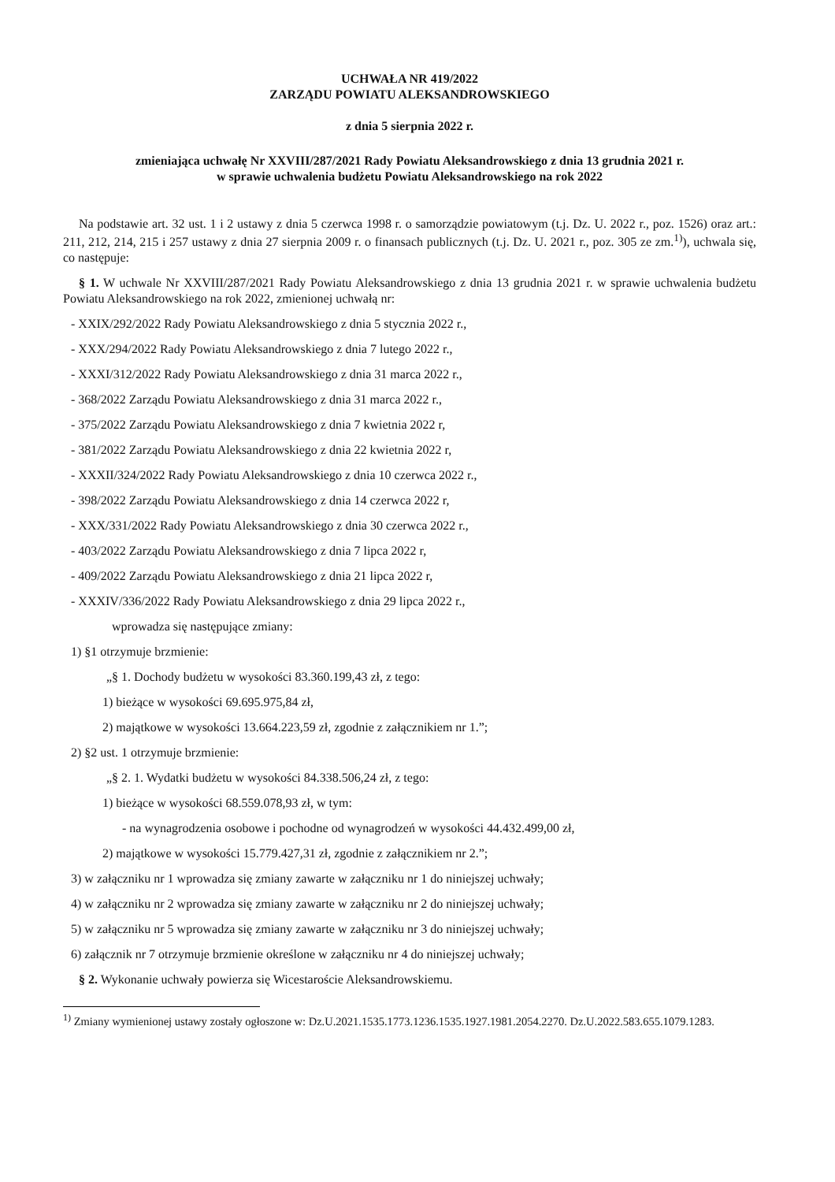UCHWAŁA NR 419/2022
ZARZĄDU POWIATU ALEKSANDROWSKIEGO
z dnia 5 sierpnia 2022 r.
zmieniająca uchwałę Nr XXVIII/287/2021 Rady Powiatu Aleksandrowskiego z dnia 13 grudnia 2021 r.
w sprawie uchwalenia budżetu Powiatu Aleksandrowskiego na rok 2022
Na podstawie art. 32 ust. 1 i 2 ustawy z dnia 5 czerwca 1998 r. o samorządzie powiatowym (t.j. Dz. U. 2022 r., poz. 1526) oraz art.: 211, 212, 214, 215 i 257 ustawy z dnia 27 sierpnia 2009 r. o finansach publicznych (t.j. Dz. U. 2021 r., poz. 305 ze zm.<sup>1)</sup>), uchwala się, co następuje:
§ 1. W uchwale Nr XXVIII/287/2021 Rady Powiatu Aleksandrowskiego z dnia 13 grudnia 2021 r. w sprawie uchwalenia budżetu Powiatu Aleksandrowskiego na rok 2022, zmienionej uchwałą nr:
- XXIX/292/2022 Rady Powiatu Aleksandrowskiego z dnia 5 stycznia 2022 r.,
- XXX/294/2022 Rady Powiatu Aleksandrowskiego z dnia 7 lutego 2022 r.,
- XXXI/312/2022 Rady Powiatu Aleksandrowskiego z dnia 31 marca 2022 r.,
- 368/2022 Zarządu Powiatu Aleksandrowskiego z dnia 31 marca 2022 r.,
- 375/2022 Zarządu Powiatu Aleksandrowskiego z dnia 7 kwietnia 2022 r,
- 381/2022 Zarządu Powiatu Aleksandrowskiego z dnia 22 kwietnia 2022 r,
- XXXII/324/2022 Rady Powiatu Aleksandrowskiego z dnia 10 czerwca 2022 r.,
- 398/2022 Zarządu Powiatu Aleksandrowskiego z dnia 14 czerwca 2022 r,
- XXX/331/2022 Rady Powiatu Aleksandrowskiego z dnia 30 czerwca 2022 r.,
- 403/2022 Zarządu Powiatu Aleksandrowskiego z dnia 7 lipca 2022 r,
- 409/2022 Zarządu Powiatu Aleksandrowskiego z dnia 21 lipca 2022 r,
- XXXIV/336/2022 Rady Powiatu Aleksandrowskiego z dnia 29 lipca 2022 r.,
wprowadza się następujące zmiany:
1) §1 otrzymuje brzmienie:
„§ 1. Dochody budżetu w wysokości 83.360.199,43 zł, z tego:
1) bieżące w wysokości 69.695.975,84 zł,
2) majątkowe w wysokości 13.664.223,59 zł, zgodnie z załącznikiem nr 1.”;
2) §2 ust. 1 otrzymuje brzmienie:
„§ 2. 1. Wydatki budżetu w wysokości 84.338.506,24 zł, z tego:
1) bieżące w wysokości 68.559.078,93 zł, w tym:
- na wynagrodzenia osobowe i pochodne od wynagrodzeń w wysokości 44.432.499,00 zł,
2) majątkowe w wysokości 15.779.427,31 zł, zgodnie z załącznikiem nr 2.”;
3) w załączniku nr 1 wprowadza się zmiany zawarte w załączniku nr 1 do niniejszej uchwały;
4) w załączniku nr 2 wprowadza się zmiany zawarte w załączniku nr 2 do niniejszej uchwały;
5) w załączniku nr 5 wprowadza się zmiany zawarte w załączniku nr 3 do niniejszej uchwały;
6) załącznik nr 7 otrzymuje brzmienie określone w załączniku nr 4 do niniejszej uchwały;
§ 2. Wykonanie uchwały powierza się Wicestaroście Aleksandrowskiemu.
<sup>1)</sup> Zmiany wymienionej ustawy zostały ogłoszone w: Dz.U.2021.1535.1773.1236.1535.1927.1981.2054.2270. Dz.U.2022.583.655.1079.1283.